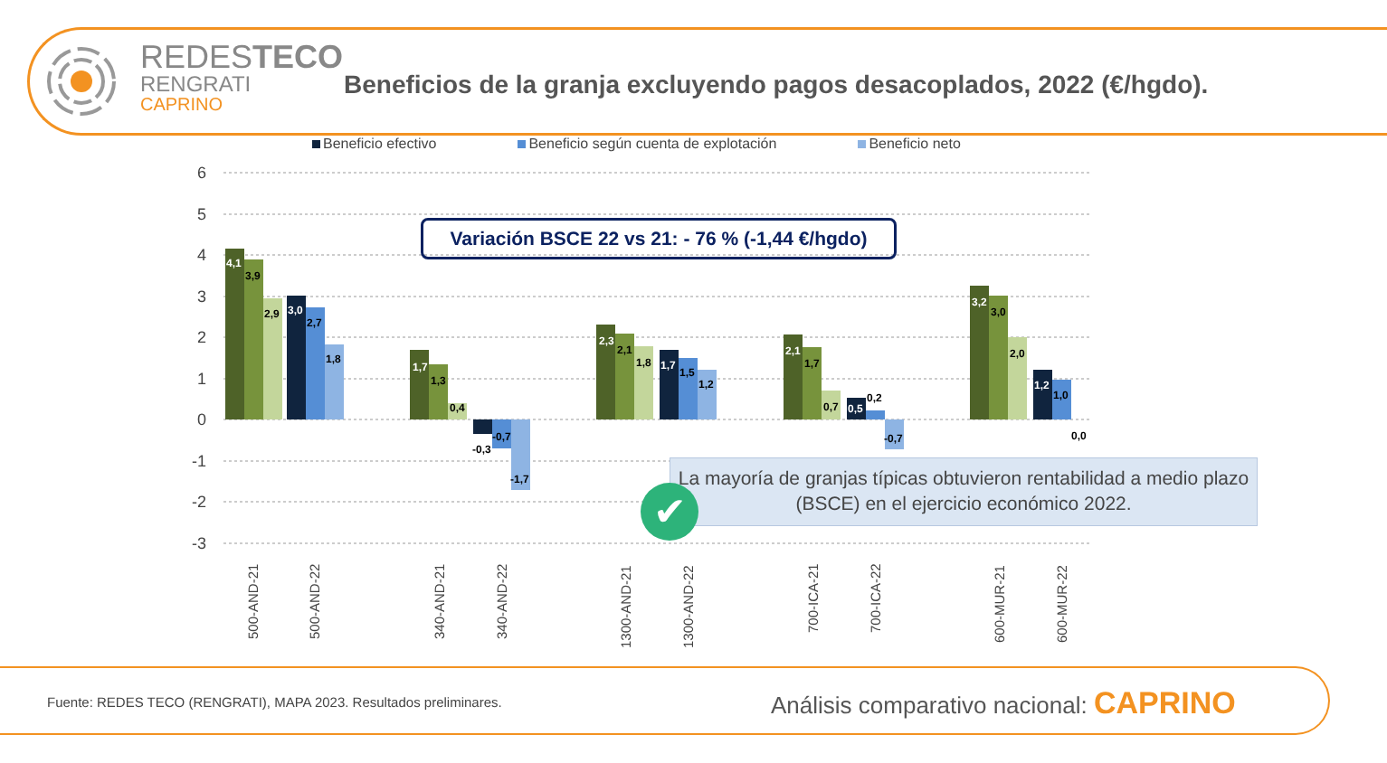REDESTECO
RENGRATI
CAPRINO
6
5
4
3
2
1
0
-1
-2
-3
4,1
3,9
2,9
3,0
2,7
1,8
1,7
1,3
0,4
-0,3
-0,7
-1,7
2,3
2,1
1,8
1,7
1,5
1,2
2,1
1,7
0,7
0,5
0,2
-0,7
3,2
3,0
2,0
1,2
1,0
0,0
500-AND-21
500-AND-22
340-AND-21
340-AND-22
1300-AND-21
1300-AND-22
700-ICA-21
700-ICA-22
600-MUR-21
600-MUR-22
Beneficio efectivo Beneficio según cuenta de explotación Beneficio neto
Beneficios de la granja excluyendo pagos desacoplados, 2022 (€/hgdo).
Variación BSCE 22 vs 21: - 76 % (-1,44 €/hgdo)
La mayoría de granjas típicas obtuvieron rentabilidad a medio plazo (BSCE) en el ejercicio económico 2022.
✔
Fuente: REDES TECO (RENGRATI), MAPA 2023. Resultados preliminares.
Análisis comparativo nacional: CAPRINO